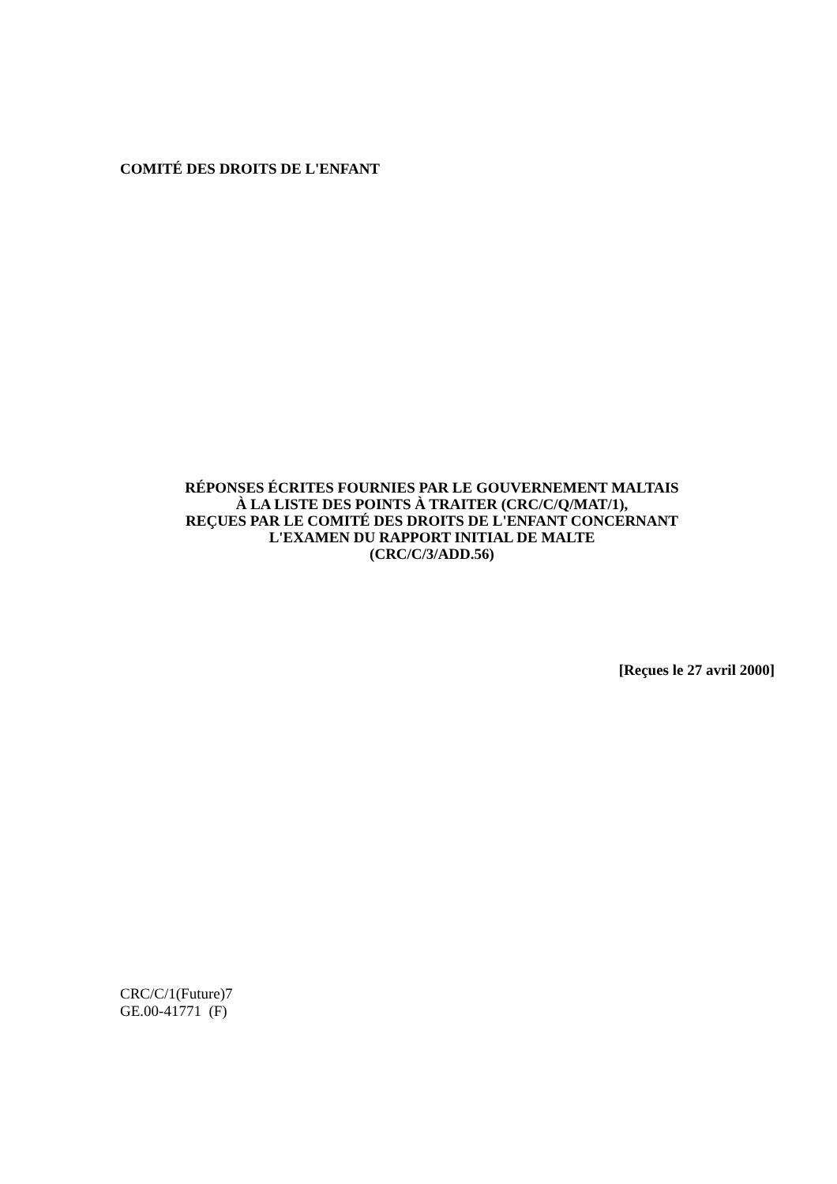COMITÉ DES DROITS DE L'ENFANT
RÉPONSES ÉCRITES FOURNIES PAR LE GOUVERNEMENT MALTAIS
À LA LISTE DES POINTS À TRAITER (CRC/C/Q/MAT/1),
REÇUES PAR LE COMITÉ DES DROITS DE L'ENFANT CONCERNANT
L'EXAMEN DU RAPPORT INITIAL DE MALTE
(CRC/C/3/ADD.56)
[Reçues le 27 avril 2000]
CRC/C/1(Future)7
GE.00-41771 (F)